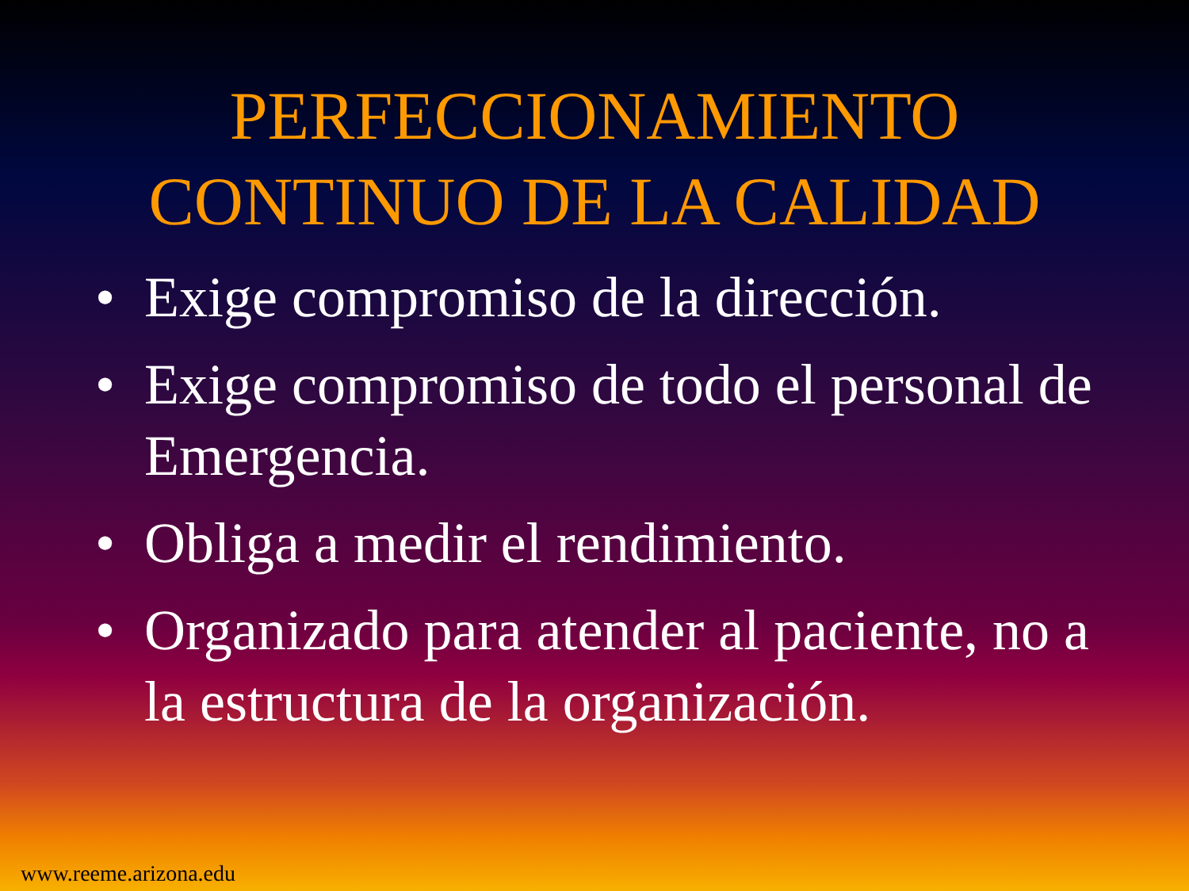PERFECCIONAMIENTO
CONTINUO DE LA CALIDAD
• Exige compromiso de la dirección.
• Exige compromiso de todo el personal de Emergencia.
• Obliga a medir el rendimiento.
• Organizado para atender al paciente, no a la estructura de la organización.
www.reeme.arizona.edu